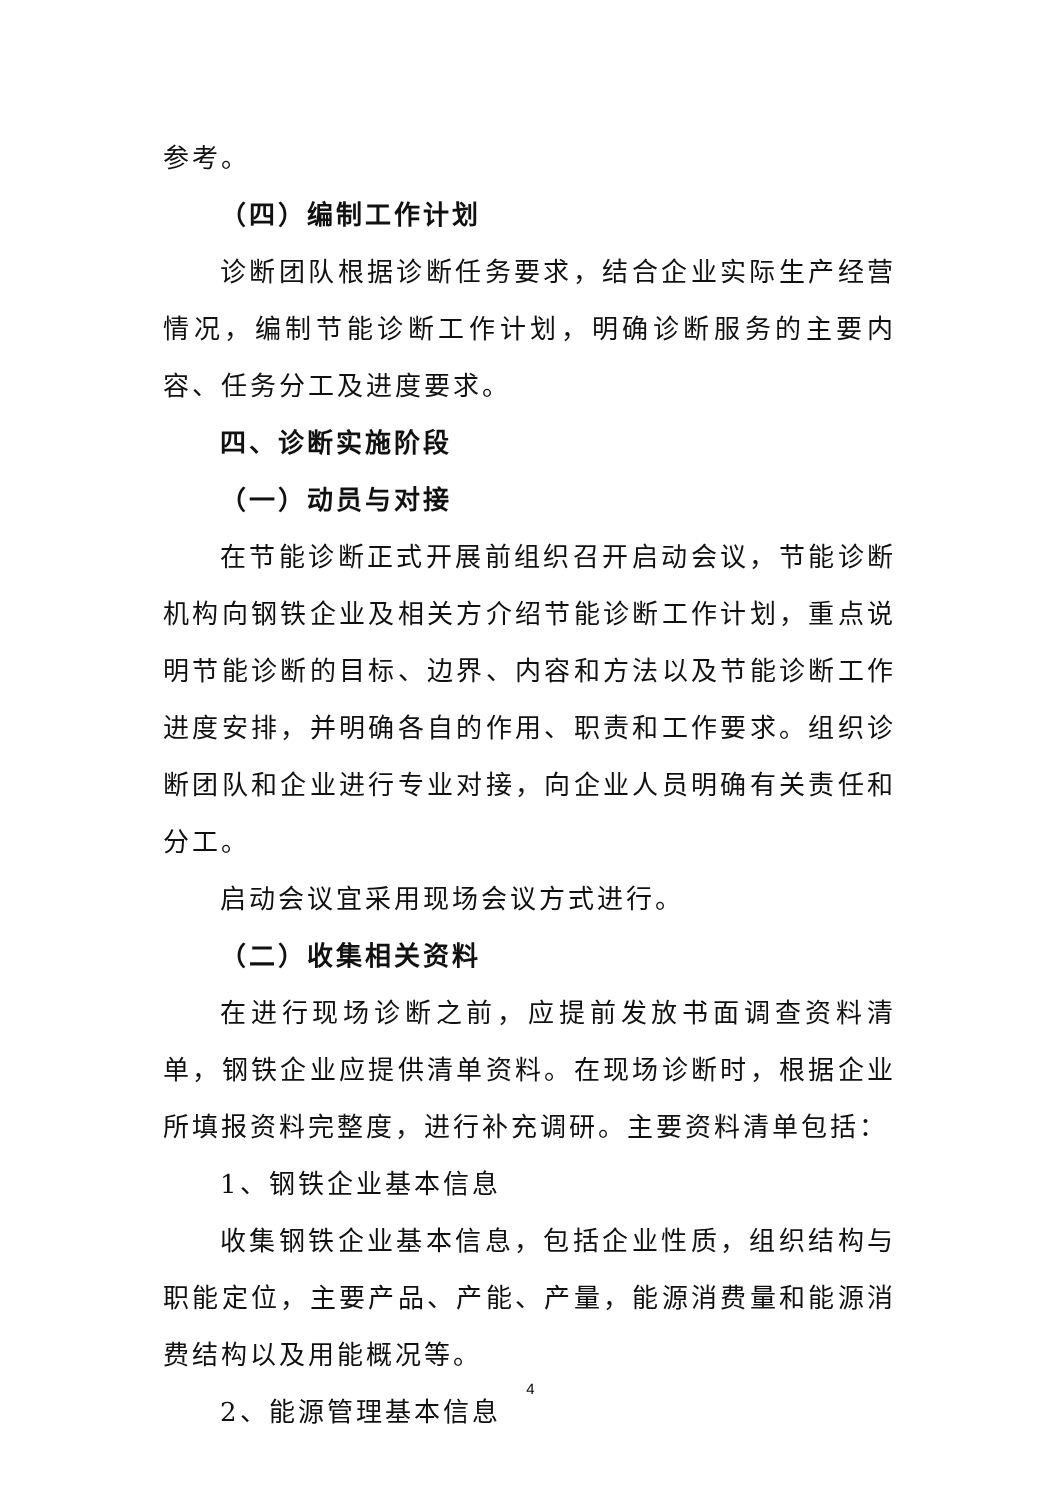参考。
（四）编制工作计划
诊断团队根据诊断任务要求，结合企业实际生产经营情况，编制节能诊断工作计划，明确诊断服务的主要内容、任务分工及进度要求。
四、诊断实施阶段
（一）动员与对接
在节能诊断正式开展前组织召开启动会议，节能诊断机构向钢铁企业及相关方介绍节能诊断工作计划，重点说明节能诊断的目标、边界、内容和方法以及节能诊断工作进度安排，并明确各自的作用、职责和工作要求。组织诊断团队和企业进行专业对接，向企业人员明确有关责任和分工。
启动会议宜采用现场会议方式进行。
（二）收集相关资料
在进行现场诊断之前，应提前发放书面调查资料清单，钢铁企业应提供清单资料。在现场诊断时，根据企业所填报资料完整度，进行补充调研。主要资料清单包括：
1、钢铁企业基本信息
收集钢铁企业基本信息，包括企业性质，组织结构与职能定位，主要产品、产能、产量，能源消费量和能源消费结构以及用能概况等。
2、能源管理基本信息
4